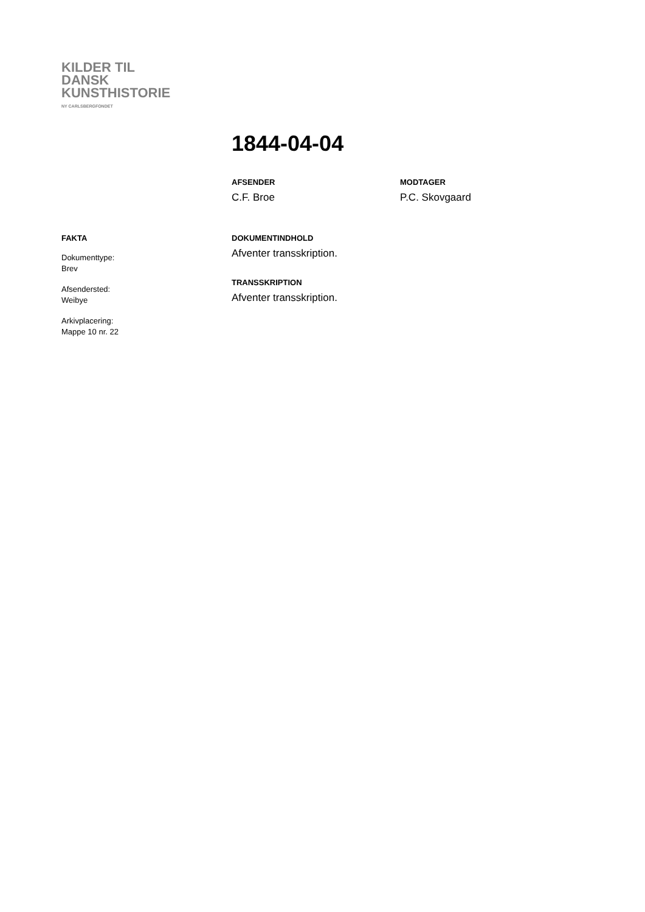KILDER TIL
DANSK
KUNSTHISTORIE
NY CARLSBERGFONDET
1844-04-04
AFSENDER
C.F. Broe
MODTAGER
P.C. Skovgaard
FAKTA
Dokumenttype:
Brev
Afsendersted:
Weibye
Arkivplacering:
Mappe 10 nr. 22
DOKUMENTINDHOLD
Afventer transskription.
TRANSSKRIPTION
Afventer transskription.